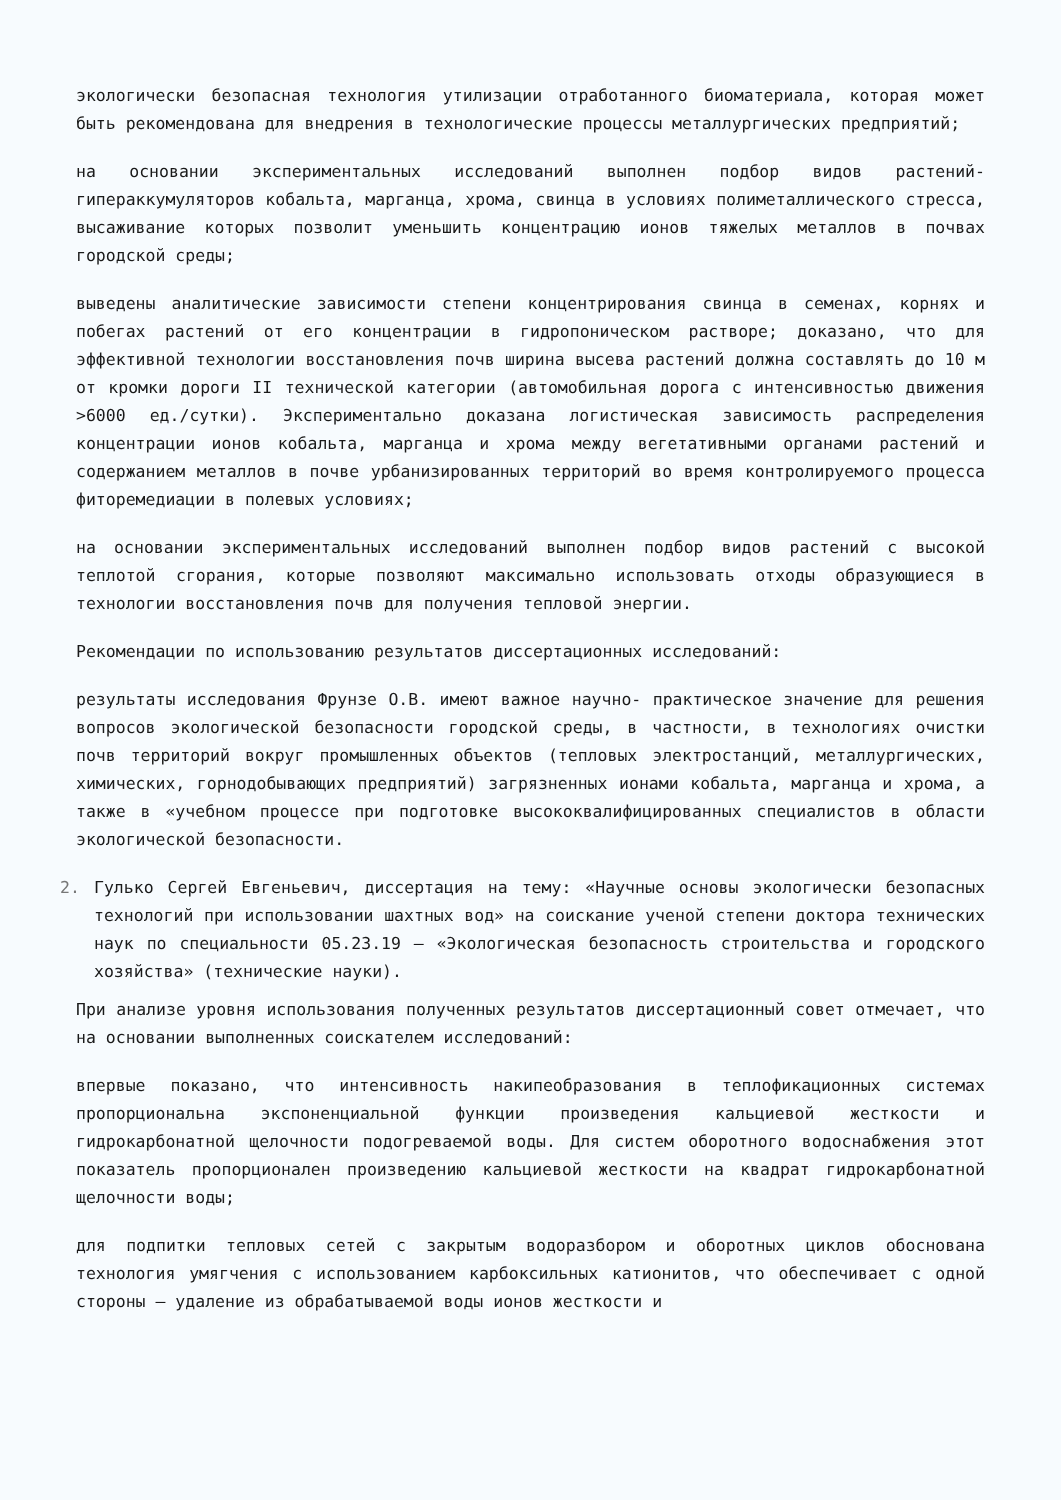экологически безопасная технология утилизации отработанного биоматериала, которая может быть рекомендована для внедрения в технологические процессы металлургических предприятий;
на основании экспериментальных исследований выполнен подбор видов растений-гипераккумуляторов кобальта, марганца, хрома, свинца в условиях полиметаллического стресса, высаживание которых позволит уменьшить концентрацию ионов тяжелых металлов в почвах городской среды;
выведены аналитические зависимости степени концентрирования свинца в семенах, корнях и побегах растений от его концентрации в гидропоническом растворе; доказано, что для эффективной технологии восстановления почв ширина высева растений должна составлять до 10 м от кромки дороги II технической категории (автомобильная дорога с интенсивностью движения >6000 ед./сутки). Экспериментально доказана логистическая зависимость распределения концентрации ионов кобальта, марганца и хрома между вегетативными органами растений и содержанием металлов в почве урбанизированных территорий во время контролируемого процесса фиторемедиации в полевых условиях;
на основании экспериментальных исследований выполнен подбор видов растений с высокой теплотой сгорания, которые позволяют максимально использовать отходы образующиеся в технологии восстановления почв для получения тепловой энергии.
Рекомендации по использованию результатов диссертационных исследований:
результаты исследования Фрунзе О.В. имеют важное научно- практическое значение для решения вопросов экологической безопасности городской среды, в частности, в технологиях очистки почв территорий вокруг промышленных объектов (тепловых электростанций, металлургических, химических, горнодобывающих предприятий) загрязненных ионами кобальта, марганца и хрома, а также в «учебном процессе при подготовке высококвалифицированных специалистов в области экологической безопасности.
2. Гулько Сергей Евгеньевич, диссертация на тему: «Научные основы экологически безопасных технологий при использовании шахтных вод» на соискание ученой степени доктора технических наук по специальности 05.23.19 – «Экологическая безопасность строительства и городского хозяйства» (технические науки).
При анализе уровня использования полученных результатов диссертационный совет отмечает, что на основании выполненных соискателем исследований:
впервые показано, что интенсивность накипеобразования в теплофикационных системах пропорциональна экспоненциальной функции произведения кальциевой жесткости и гидрокарбонатной щелочности подогреваемой воды. Для систем оборотного водоснабжения этот показатель пропорционален произведению кальциевой жесткости на квадрат гидрокарбонатной щелочности воды;
для подпитки тепловых сетей с закрытым водоразбором и оборотных циклов обоснована технология умягчения с использованием карбоксильных катионитов, что обеспечивает с одной стороны – удаление из обрабатываемой воды ионов жесткости и